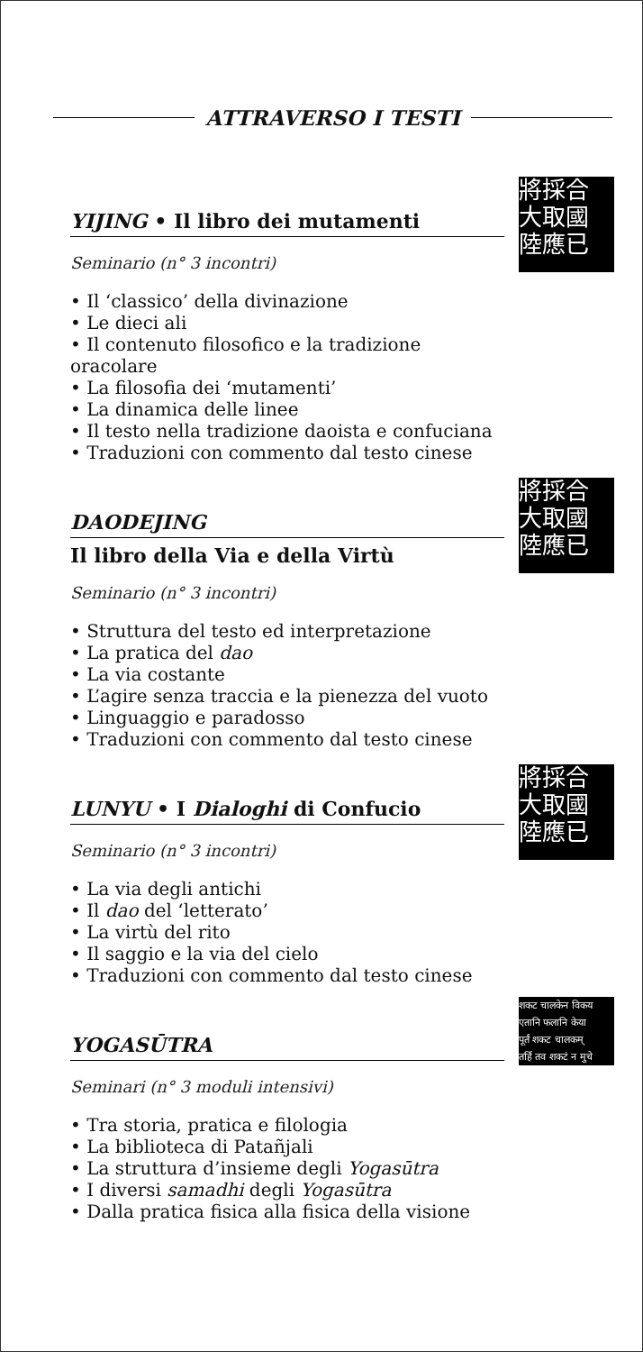ATTRAVERSO I TESTI
將採合
大取國
陸應已
YIJING • Il libro dei mutamenti
Seminario (n° 3 incontri)
• Il ‘classico’ della divinazione
• Le dieci ali
• Il contenuto filosofico e la tradizione oracolare
• La filosofia dei ‘mutamenti’
• La dinamica delle linee
• Il testo nella tradizione daoista e confuciana
• Traduzioni con commento dal testo cinese
將採合
大取國
陸應已
DAODEJING
Il libro della Via e della Virtù
Seminario (n° 3 incontri)
• Struttura del testo ed interpretazione
• La pratica del dao
• La via costante
• L’agire senza traccia e la pienezza del vuoto
• Linguaggio e paradosso
• Traduzioni con commento dal testo cinese
將採合
大取國
陸應已
LUNYU • I Dialoghi di Confucio
Seminario (n° 3 incontri)
• La via degli antichi
• Il dao del ‘letterato’
• La virtù del rito
• Il saggio e la via del cielo
• Traduzioni con commento dal testo cinese
शकट चालकेन विकय
एतानि फलानि केया
पूर्तं शकट चालकम्
तर्हि तव शकटं न मुचे
YOGASŪTRA
Seminari (n° 3 moduli intensivi)
• Tra storia, pratica e filologia
• La biblioteca di Patañjali
• La struttura d’insieme degli Yogasūtra
• I diversi samadhi degli Yogasūtra
• Dalla pratica fisica alla fisica della visione